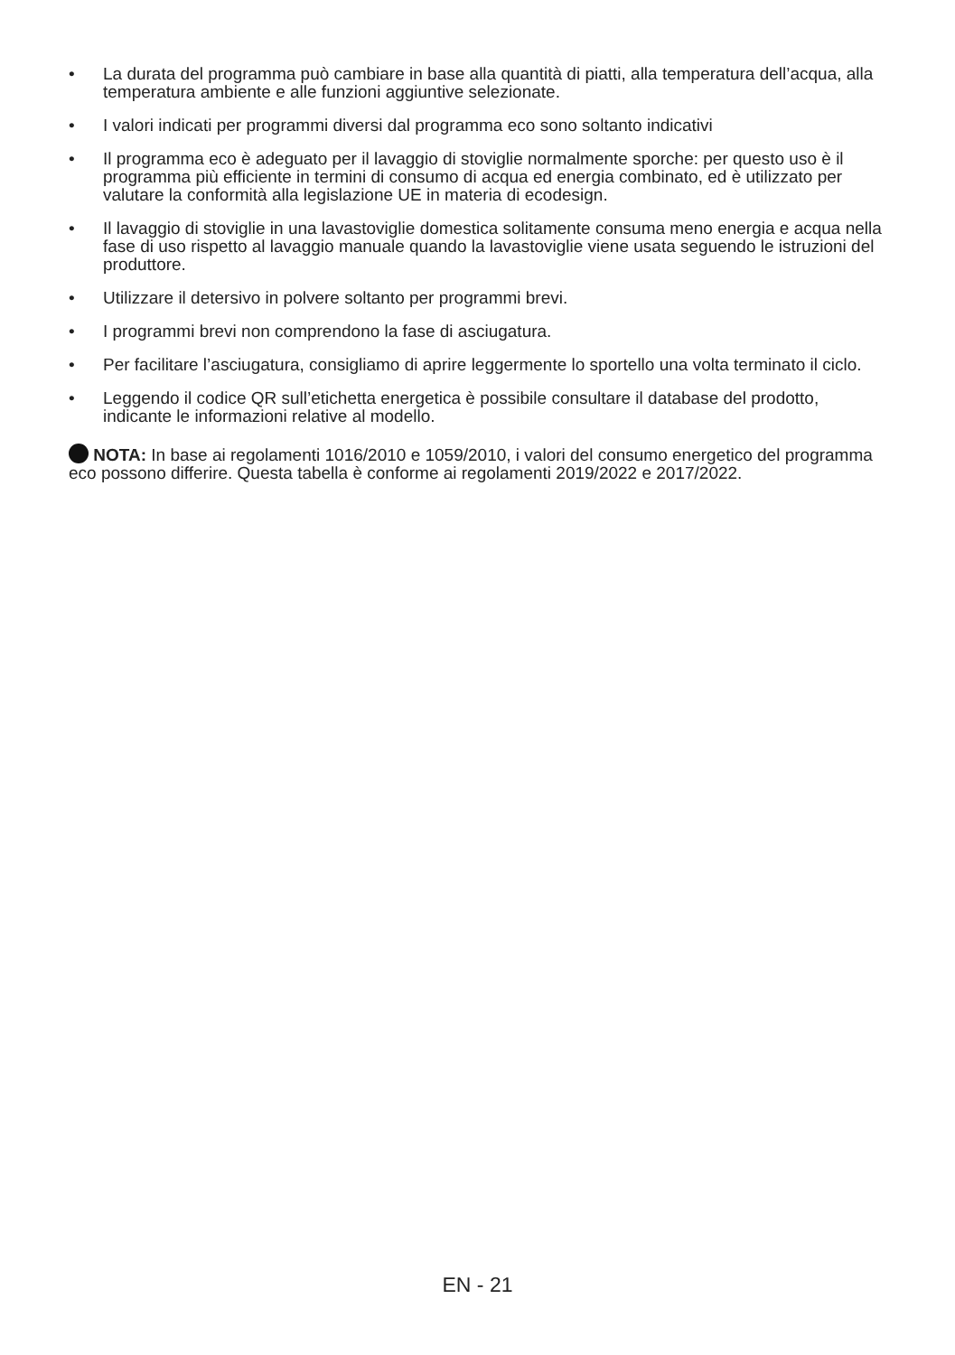• La durata del programma può cambiare in base alla quantità di piatti, alla temperatura dell’acqua, alla temperatura ambiente e alle funzioni aggiuntive selezionate.
• I valori indicati per programmi diversi dal programma eco sono soltanto indicativi
• Il programma eco è adeguato per il lavaggio di stoviglie normalmente sporche: per questo uso è il programma più efficiente in termini di consumo di acqua ed energia combinato, ed è utilizzato per valutare la conformità alla legislazione UE in materia di ecodesign.
• Il lavaggio di stoviglie in una lavastoviglie domestica solitamente consuma meno energia e acqua nella fase di uso rispetto al lavaggio manuale quando la lavastoviglie viene usata seguendo le istruzioni del produttore.
• Utilizzare il detersivo in polvere soltanto per programmi brevi.
• I programmi brevi non comprendono la fase di asciugatura.
• Per facilitare l’asciugatura, consigliamo di aprire leggermente lo sportello una volta terminato il ciclo.
• Leggendo il codice QR sull’etichetta energetica è possibile consultare il database del prodotto, indicante le informazioni relative al modello.
NOTA: In base ai regolamenti 1016/2010 e 1059/2010, i valori del consumo energetico del programma eco possono differire. Questa tabella è conforme ai regolamenti 2019/2022 e 2017/2022.
EN - 21